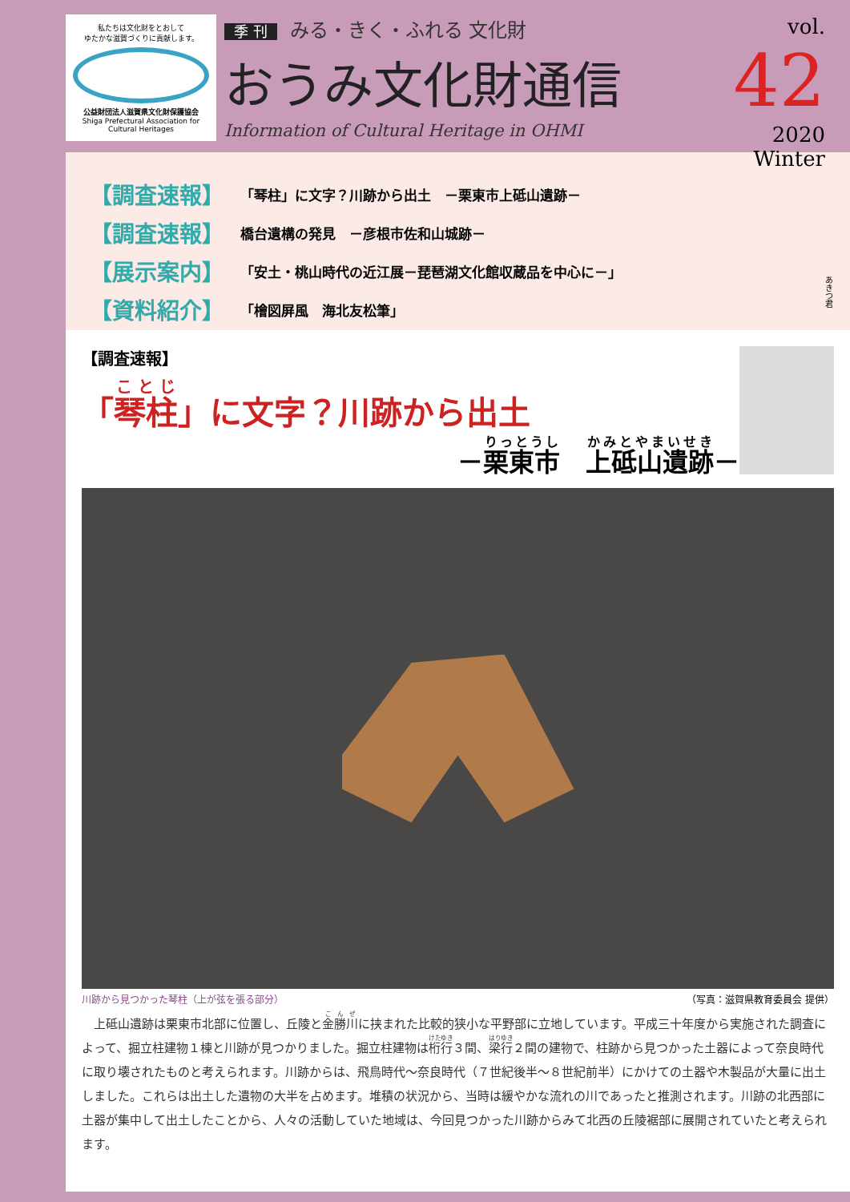私たちは文化財をとおして
ゆたかな滋賀づくりに貢献します。
公益財団法人滋賀県文化財保護協会
Shiga Prefectural Association for Cultural Heritages
季 刊 みる・きく・ふれる 文化財
おうみ文化財通信
Information of Cultural Heritage in OHMI
vol. 42
2020 Winter
| 【調査速報】 | 「琴柱」に文字？川跡から出土 －栗東市上砥山遺跡－ |
| 【調査速報】 | 橋台遺構の発見 －彦根市佐和山城跡－ |
| 【展示案内】 | 「安土・桃山時代の近江展－琵琶湖文化館収蔵品を中心に－」 |
| 【資料紹介】 | 「檜図屏風 海北友松筆」 |
あきつ君
【調査速報】
「琴柱」に文字？川跡から出土
－栗東市　上砥山遺跡－
川跡から見つかった琴柱（上が弦を張る部分） （写真：滋賀県教育委員会 提供）
　上砥山遺跡は栗東市北部に位置し、丘陵と金勝川に挟まれた比較的狭小な平野部に立地しています。平成三十年度から実施された調査によって、掘立柱建物１棟と川跡が見つかりました。掘立柱建物は桁行３間、梁行２間の建物で、柱跡から見つかった土器によって奈良時代に取り壊されたものと考えられます。川跡からは、飛鳥時代～奈良時代（７世紀後半～８世紀前半）にかけての土器や木製品が大量に出土しました。これらは出土した遺物の大半を占めます。堆積の状況から、当時は緩やかな流れの川であったと推測されます。川跡の北西部に土器が集中して出土したことから、人々の活動していた地域は、今回見つかった川跡からみて北西の丘陵裾部に展開されていたと考えられます。